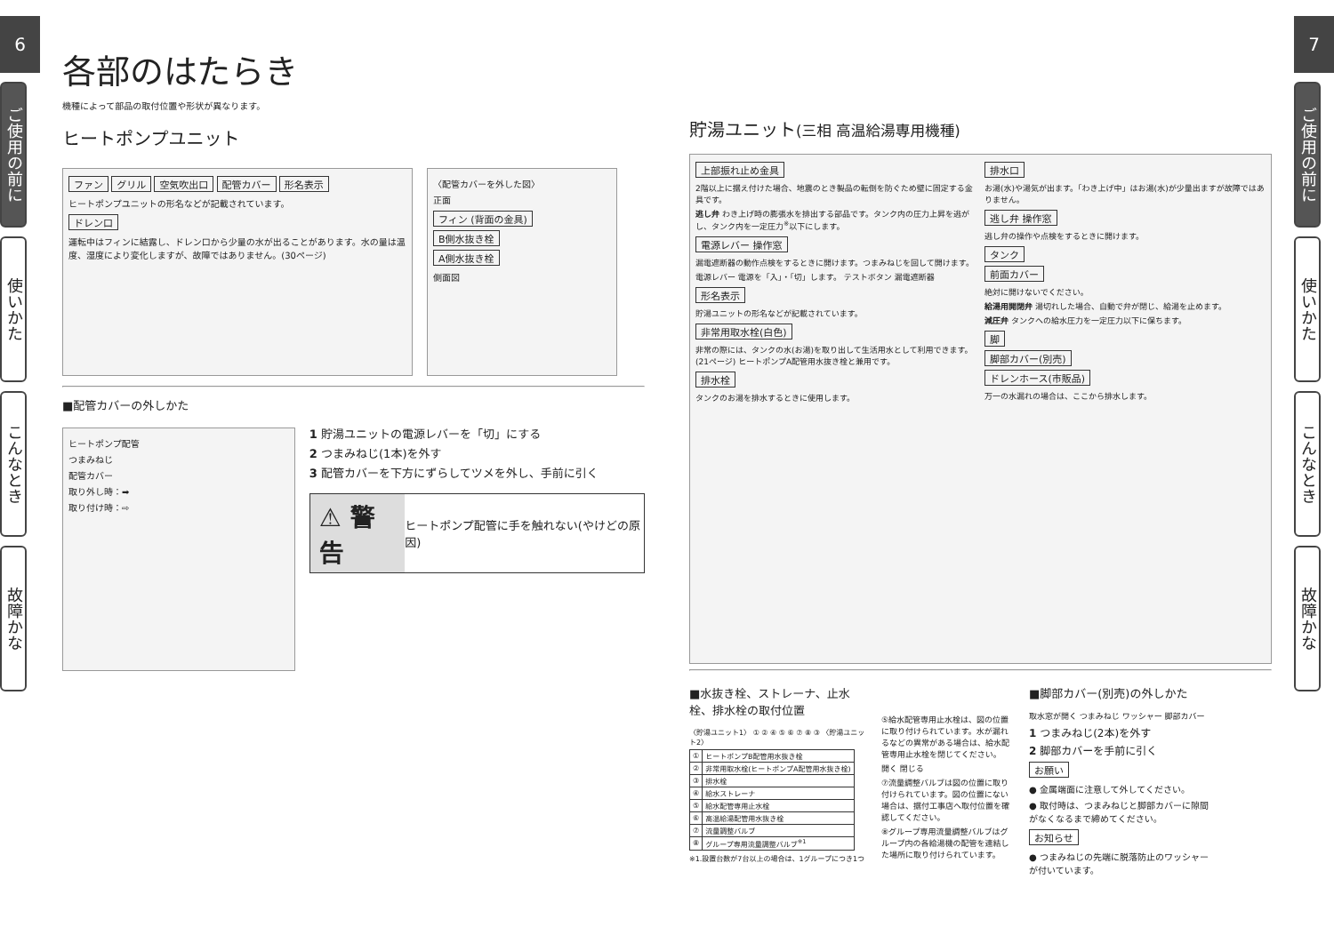6
ご使用の前に
使いかた
こんなとき
故障かな
各部のはたらき
機種によって部品の取付位置や形状が異なります。
ヒートポンプユニット
ファン グリル 空気吹出口 配管カバー 形名表示
ヒートポンプユニットの形名などが記載されています。
ドレン口
運転中はフィンに結露し、ドレン口から少量の水が出ることがあります。水の量は温度、湿度により変化しますが、故障ではありません。(30ページ)
〈配管カバーを外した図〉
正面
フィン (背面の金具)
B側水抜き栓
A側水抜き栓
側面図
■配管カバーの外しかた
ヒートポンプ配管
つまみねじ
配管カバー
取り外し時：➡
取り付け時：⇨
1 貯湯ユニットの電源レバーを「切」にする
2 つまみねじ(1本)を外す
3 配管カバーを下方にずらしてツメを外し、手前に引く
⚠ 警告 ヒートポンプ配管に手を触れない(やけどの原因)
貯湯ユニット(三相 高温給湯専用機種)
上部振れ止め金具
2階以上に据え付けた場合、地震のとき製品の転倒を防ぐため壁に固定する金具です。
逃し弁 わき上げ時の膨張水を排出する部品です。タンク内の圧力上昇を逃がし、タンク内を一定圧力<sup>※</sup>以下にします。
電源レバー 操作窓
漏電遮断器の動作点検をするときに開けます。つまみねじを回して開けます。
電源レバー 電源を「入」・「切」します。 テストボタン 漏電遮断器
形名表示
貯湯ユニットの形名などが記載されています。
非常用取水栓(白色)
非常の際には、タンクの水(お湯)を取り出して生活用水として利用できます。(21ページ) ヒートポンプA配管用水抜き栓と兼用です。
排水栓
タンクのお湯を排水するときに使用します。
排水口
お湯(水)や湯気が出ます。「わき上げ中」はお湯(水)が少量出ますが故障ではありません。
逃し弁 操作窓
逃し弁の操作や点検をするときに開けます。
タンク
前面カバー
絶対に開けないでください。
給湯用開閉弁 湯切れした場合、自動で弁が閉じ、給湯を止めます。
減圧弁 タンクへの給水圧力を一定圧力以下に保ちます。
脚
脚部カバー(別売)
ドレンホース(市販品)
万一の水漏れの場合は、ここから排水します。
■水抜き栓、ストレーナ、止水栓、排水栓の取付位置
〈貯湯ユニット1〉 ① ② ④ ⑤ ⑥ ⑦ ⑧ ③ 〈貯湯ユニット2〉
| ① | ヒートポンプB配管用水抜き栓 |
| ② | 非常用取水栓(ヒートポンプA配管用水抜き栓) |
| ③ | 排水栓 |
| ④ | 給水ストレーナ |
| ⑤ | 給水配管専用止水栓 |
| ⑥ | 高温給湯配管用水抜き栓 |
| ⑦ | 流量調整バルブ |
| ⑧ | グループ専用流量調整バルブ<sup>※1</sup> |
※1.設置台数が7台以上の場合は、1グループにつき1つ
⑤給水配管専用止水栓は、図の位置に取り付けられています。水が漏れるなどの異常がある場合は、給水配管専用止水栓を閉じてください。
開く 閉じる
⑦流量調整バルブは図の位置に取り付けられています。図の位置にない場合は、据付工事店へ取付位置を確認してください。
⑧グループ専用流量調整バルブはグループ内の各給湯機の配管を連結した場所に取り付けられています。
■脚部カバー(別売)の外しかた
取水窓が開く つまみねじ ワッシャー 脚部カバー
1 つまみねじ(2本)を外す
2 脚部カバーを手前に引く
お願い
● 金属端面に注意して外してください。
● 取付時は、つまみねじと脚部カバーに隙間がなくなるまで締めてください。
お知らせ
● つまみねじの先端に脱落防止のワッシャーが付いています。
7
ご使用の前に
使いかた
こんなとき
故障かな